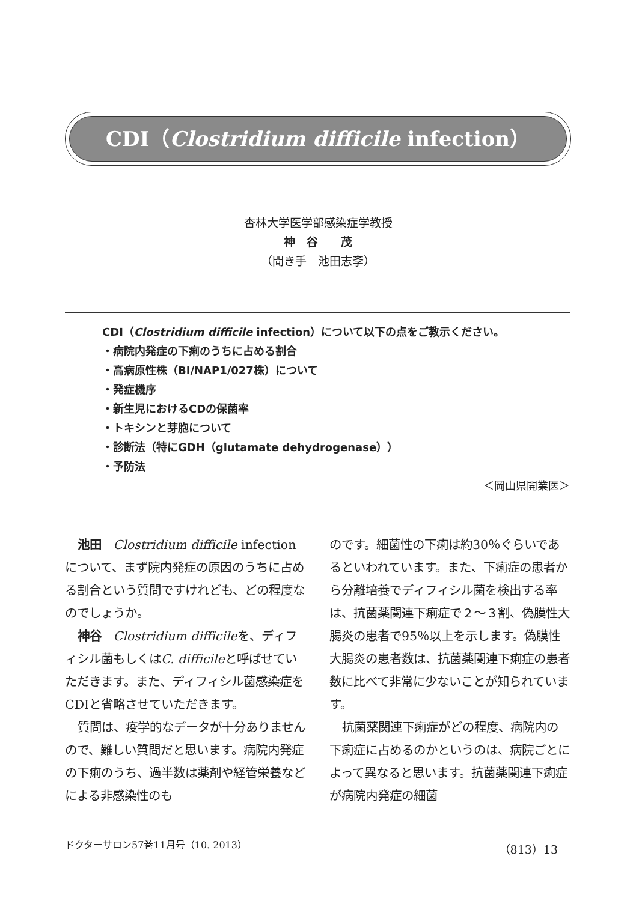CDI（Clostridium difficile infection）
杏林大学医学部感染症学教授
神　谷　　茂
（聞き手　池田志斈）
CDI（Clostridium difficile infection）について以下の点をご教示ください。
・病院内発症の下痢のうちに占める割合
・高病原性株（BI/NAP1/027株）について
・発症機序
・新生児におけるCDの保菌率
・トキシンと芽胞について
・診断法（特にGDH（glutamate dehydrogenase））
・予防法
＜岡山県開業医＞
池田　Clostridium difficile infectionについて、まず院内発症の原因のうちに占める割合という質問ですけれども、どの程度なのでしょうか。
神谷　Clostridium difficileを、ディフィシル菌もしくはC. difficileと呼ばせていただきます。また、ディフィシル菌感染症をCDIと省略させていただきます。
質問は、疫学的なデータが十分ありませんので、難しい質問だと思います。病院内発症の下痢のうち、過半数は薬剤や経管栄養などによる非感染性のも
のです。細菌性の下痢は約30％ぐらいであるといわれています。また、下痢症の患者から分離培養でディフィシル菌を検出する率は、抗菌薬関連下痢症で２～３割、偽膜性大腸炎の患者で95％以上を示します。偽膜性大腸炎の患者数は、抗菌薬関連下痢症の患者数に比べて非常に少ないことが知られています。
抗菌薬関連下痢症がどの程度、病院内の下痢症に占めるのかというのは、病院ごとによって異なると思います。抗菌薬関連下痢症が病院内発症の細菌
ドクターサロン57巻11月号（10. 2013） （813）13